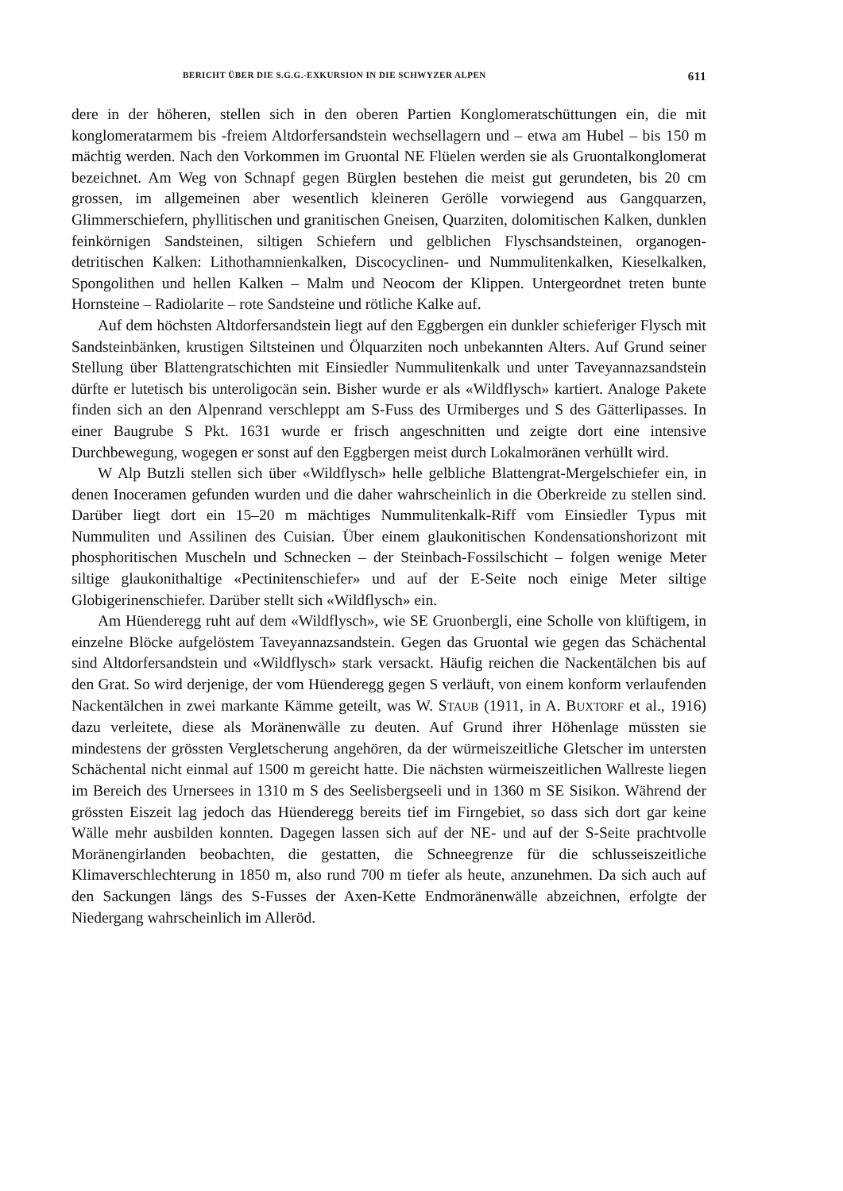BERICHT ÜBER DIE S.G.G.-EXKURSION IN DIE SCHWYZER ALPEN 611
dere in der höheren, stellen sich in den oberen Partien Konglomeratschüttungen ein, die mit konglomeratarmem bis -freiem Altdorfersandstein wechsellagern und – etwa am Hubel – bis 150 m mächtig werden. Nach den Vorkommen im Gruontal NE Flüelen werden sie als Gruontalkonglomerat bezeichnet. Am Weg von Schnapf gegen Bürglen bestehen die meist gut gerundeten, bis 20 cm grossen, im allgemeinen aber wesentlich kleineren Gerölle vorwiegend aus Gangquarzen, Glimmerschiefern, phyllitischen und granitischen Gneisen, Quarziten, dolomitischen Kalken, dunklen feinkörnigen Sandsteinen, siltigen Schiefern und gelblichen Flyschsandsteinen, organogen-detritischen Kalken: Lithothamnienkalken, Discocyclinen- und Nummulitenkalken, Kieselkalken, Spongolithen und hellen Kalken – Malm und Neocom der Klippen. Untergeordnet treten bunte Hornsteine – Radiolarite – rote Sandsteine und rötliche Kalke auf.
Auf dem höchsten Altdorfersandstein liegt auf den Eggbergen ein dunkler schieferiger Flysch mit Sandsteinbänken, krustigen Siltsteinen und Ölquarziten noch unbekannten Alters. Auf Grund seiner Stellung über Blattengratschichten mit Einsiedler Nummulitenkalk und unter Taveyannazsandstein dürfte er lutetisch bis unteroligocän sein. Bisher wurde er als «Wildflysch» kartiert. Analoge Pakete finden sich an den Alpenrand verschleppt am S-Fuss des Urmiberges und S des Gätterlipasses. In einer Baugrube S Pkt. 1631 wurde er frisch angeschnitten und zeigte dort eine intensive Durchbewegung, wogegen er sonst auf den Eggbergen meist durch Lokalmoränen verhüllt wird.
W Alp Butzli stellen sich über «Wildflysch» helle gelbliche Blattengrat-Mergelschiefer ein, in denen Inoceramen gefunden wurden und die daher wahrscheinlich in die Oberkreide zu stellen sind. Darüber liegt dort ein 15–20 m mächtiges Nummulitenkalk-Riff vom Einsiedler Typus mit Nummuliten und Assilinen des Cuisian. Über einem glaukonitischen Kondensationshorizont mit phosphoritischen Muscheln und Schnecken – der Steinbach-Fossilschicht – folgen wenige Meter siltige glaukonithaltige «Pectinitenschiefer» und auf der E-Seite noch einige Meter siltige Globigerinenschiefer. Darüber stellt sich «Wildflysch» ein.
Am Hüenderegg ruht auf dem «Wildflysch», wie SE Gruonbergli, eine Scholle von klüftigem, in einzelne Blöcke aufgelöstem Taveyannazsandstein. Gegen das Gruontal wie gegen das Schächental sind Altdorfersandstein und «Wildflysch» stark versackt. Häufig reichen die Nackentälchen bis auf den Grat. So wird derjenige, der vom Hüenderegg gegen S verläuft, von einem konform verlaufenden Nackentälchen in zwei markante Kämme geteilt, was W. STAUB (1911, in A. BUXTORF et al., 1916) dazu verleitete, diese als Moränenwälle zu deuten. Auf Grund ihrer Höhenlage müssten sie mindestens der grössten Vergletscherung angehören, da der würmeiszeitliche Gletscher im untersten Schächental nicht einmal auf 1500 m gereicht hatte. Die nächsten würmeiszeitlichen Wallreste liegen im Bereich des Urnersees in 1310 m S des Seelisbergseeli und in 1360 m SE Sisikon. Während der grössten Eiszeit lag jedoch das Hüenderegg bereits tief im Firngebiet, so dass sich dort gar keine Wälle mehr ausbilden konnten. Dagegen lassen sich auf der NE- und auf der S-Seite prachtvolle Moränengirlanden beobachten, die gestatten, die Schneegrenze für die schlusseiszeitliche Klimaverschlechterung in 1850 m, also rund 700 m tiefer als heute, anzunehmen. Da sich auch auf den Sackungen längs des S-Fusses der Axen-Kette Endmoränenwälle abzeichnen, erfolgte der Niedergang wahrscheinlich im Alleröd.